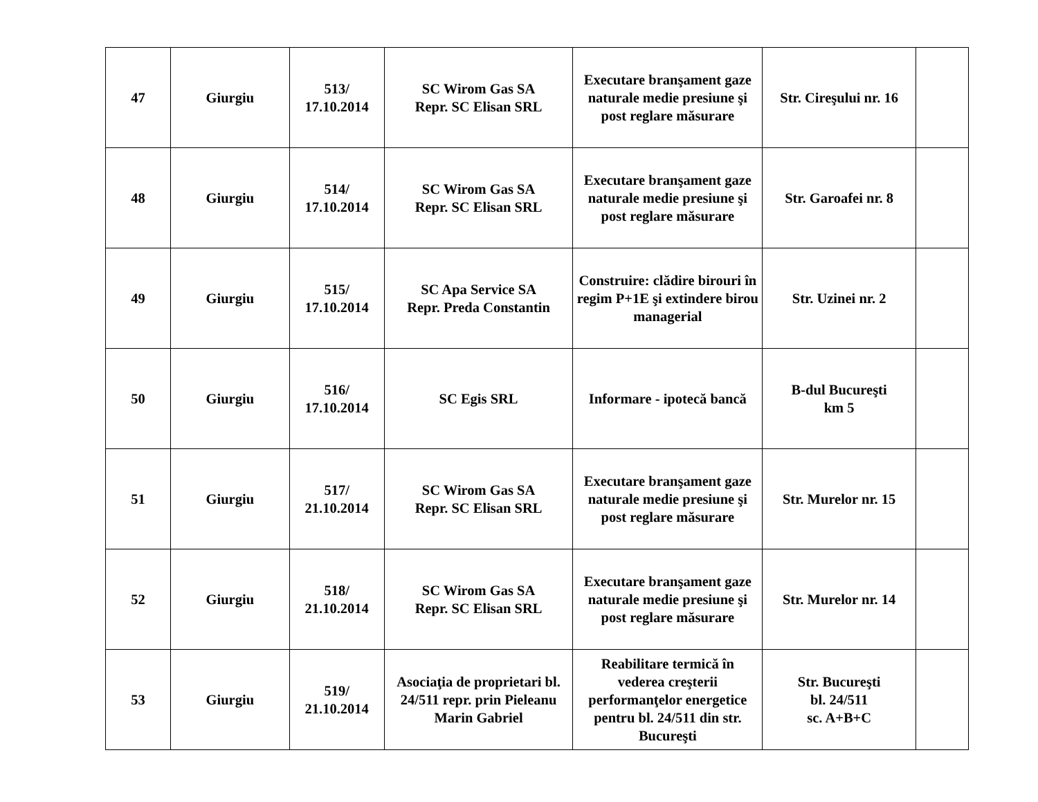| 47 | Giurgiu | 513/ 17.10.2014 | SC Wirom Gas SA Repr. SC Elisan SRL | Executare branşament gaze naturale medie presiune şi post reglare măsurare | Str. Cireşului nr. 16 | |
| 48 | Giurgiu | 514/ 17.10.2014 | SC Wirom Gas SA Repr. SC Elisan SRL | Executare branşament gaze naturale medie presiune şi post reglare măsurare | Str. Garoafei nr. 8 | |
| 49 | Giurgiu | 515/ 17.10.2014 | SC Apa Service SA Repr. Preda Constantin | Construire: clădire birouri în regim P+1E şi extindere birou managerial | Str. Uzinei nr. 2 | |
| 50 | Giurgiu | 516/ 17.10.2014 | SC Egis SRL | Informare - ipotecă bancă | B-dul Bucureşti km 5 | |
| 51 | Giurgiu | 517/ 21.10.2014 | SC Wirom Gas SA Repr. SC Elisan SRL | Executare branşament gaze naturale medie presiune şi post reglare măsurare | Str. Murelor nr. 15 | |
| 52 | Giurgiu | 518/ 21.10.2014 | SC Wirom Gas SA Repr. SC Elisan SRL | Executare branşament gaze naturale medie presiune şi post reglare măsurare | Str. Murelor nr. 14 | |
| 53 | Giurgiu | 519/ 21.10.2014 | Asociaţia de proprietari bl. 24/511 repr. prin Pieleanu Marin Gabriel | Reabilitare termică în vederea creşterii performanţelor energetice pentru bl. 24/511 din str. Bucureşti | Str. Bucureşti bl. 24/511 sc. A+B+C | |